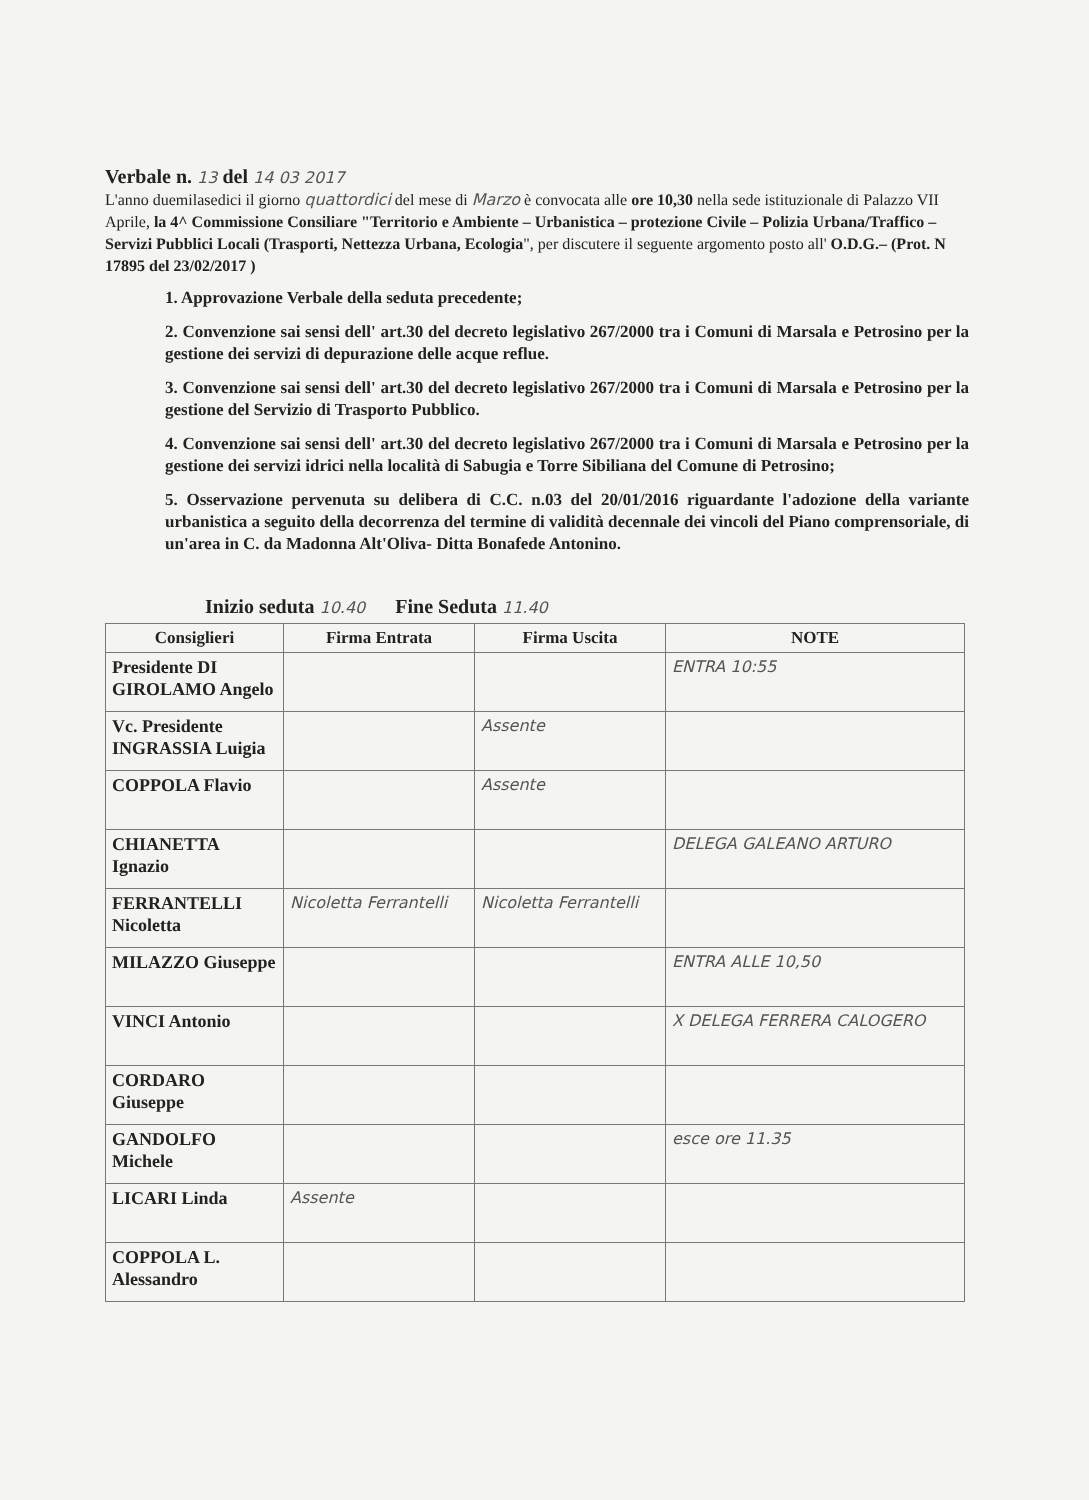Verbale n. 13 del 14 03 2017
L'anno duemilasedici il giorno quattordici del mese di Marzo è convocata alle ore 10,30 nella sede istituzionale di Palazzo VII Aprile, la 4^ Commissione Consiliare "Territorio e Ambiente – Urbanistica – protezione Civile – Polizia Urbana/Traffico – Servizi Pubblici Locali (Trasporti, Nettezza Urbana, Ecologia", per discutere il seguente argomento posto all' O.D.G.– (Prot. N 17895 del 23/02/2017 )
1. Approvazione Verbale della seduta precedente;
2. Convenzione sai sensi dell' art.30 del decreto legislativo 267/2000 tra i Comuni di Marsala e Petrosino per la gestione dei servizi di depurazione delle acque reflue.
3. Convenzione sai sensi dell' art.30 del decreto legislativo 267/2000 tra i Comuni di Marsala e Petrosino per la gestione del Servizio di Trasporto Pubblico.
4. Convenzione sai sensi dell' art.30 del decreto legislativo 267/2000 tra i Comuni di Marsala e Petrosino per la gestione dei servizi idrici nella località di Sabugia e Torre Sibiliana del Comune di Petrosino;
5. Osservazione pervenuta su delibera di C.C. n.03 del 20/01/2016 riguardante l'adozione della variante urbanistica a seguito della decorrenza del termine di validità decennale dei vincoli del Piano comprensoriale, di un'area in C. da Madonna Alt'Oliva- Ditta Bonafede Antonino.
Inizio seduta 10.40 Fine Seduta 11.40
| Consiglieri | Firma Entrata | Firma Uscita | NOTE |
| --- | --- | --- | --- |
| Presidente DI GIROLAMO Angelo | | | ENTRA 10:55 |
| Vc. Presidente INGRASSIA Luigia | | Assente | |
| COPPOLA Flavio | | Assente | |
| CHIANETTA Ignazio | | | DELEGA GALEANO ARTURO |
| FERRANTELLI Nicoletta | Nicoletta Ferrantelli | Nicoletta Ferrantelli | |
| MILAZZO Giuseppe | | | ENTRA ALLE 10,50 |
| VINCI Antonio | | | X DELEGA FERRERA CALOGERO |
| CORDARO Giuseppe | | | |
| GANDOLFO Michele | | | esce ore 11.35 |
| LICARI Linda | Assente | | |
| COPPOLA L. Alessandro | | | |